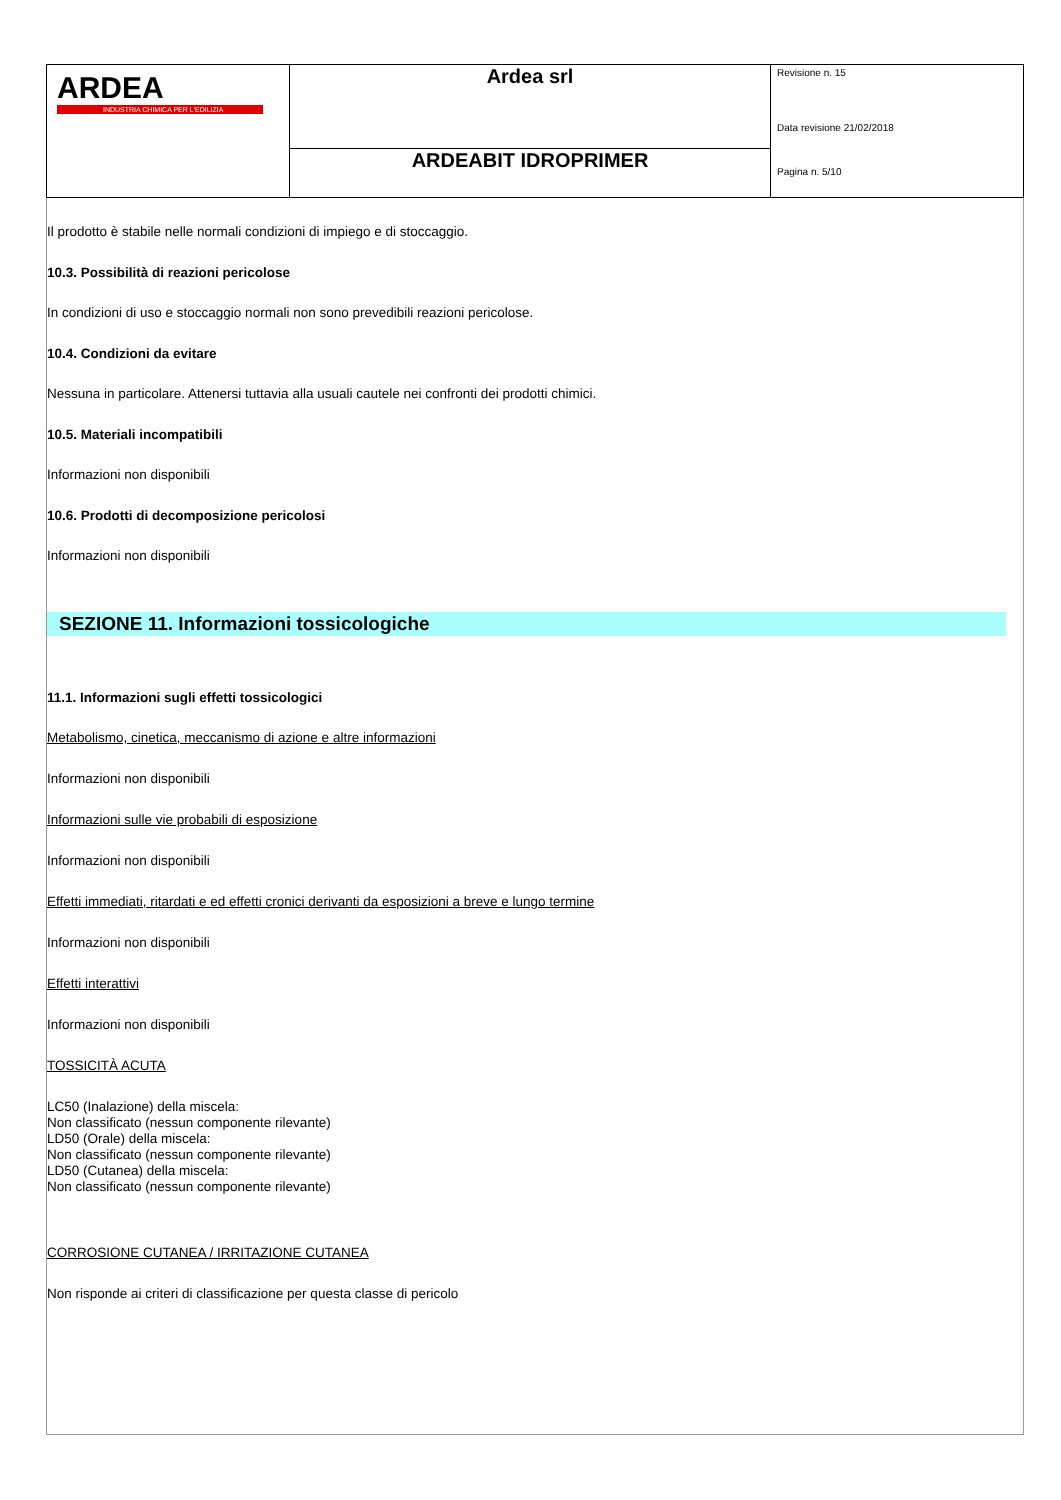| ARDEA INDUSTRIA CHIMICA PER L'EDILIZIA | Ardea srl | Revisione n. 15 Data revisione 21/02/2018 Pagina n. 5/10 |
| | ARDEABIT IDROPRIMER | |
Il prodotto è stabile nelle normali condizioni di impiego e di stoccaggio.
10.3. Possibilità di reazioni pericolose
In condizioni di uso e stoccaggio normali non sono prevedibili reazioni pericolose.
10.4. Condizioni da evitare
Nessuna in particolare. Attenersi tuttavia alla usuali cautele nei confronti dei prodotti chimici.
10.5. Materiali incompatibili
Informazioni non disponibili
10.6. Prodotti di decomposizione pericolosi
Informazioni non disponibili
SEZIONE 11. Informazioni tossicologiche
11.1. Informazioni sugli effetti tossicologici
Metabolismo, cinetica, meccanismo di azione e altre informazioni
Informazioni non disponibili
Informazioni sulle vie probabili di esposizione
Informazioni non disponibili
Effetti immediati, ritardati e ed effetti cronici derivanti da esposizioni a breve e lungo termine
Informazioni non disponibili
Effetti interattivi
Informazioni non disponibili
TOSSICITÀ ACUTA
LC50 (Inalazione) della miscela:
Non classificato (nessun componente rilevante)
LD50 (Orale) della miscela:
Non classificato (nessun componente rilevante)
LD50 (Cutanea) della miscela:
Non classificato (nessun componente rilevante)
CORROSIONE CUTANEA / IRRITAZIONE CUTANEA
Non risponde ai criteri di classificazione per questa classe di pericolo